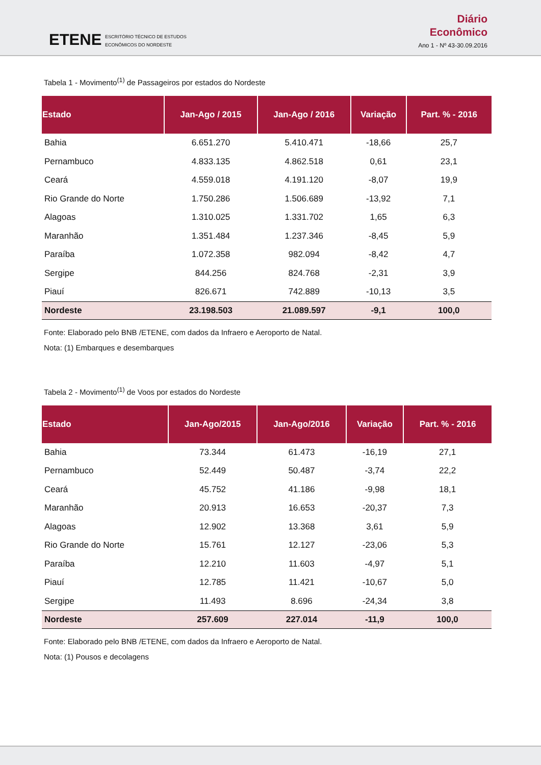ETENE
ESCRITÓRIO TÉCNICO DE ESTUDOS
ECONÔMICOS DO NORDESTE
Diário
Econômico
Ano 1 - Nº 43-30.09.2016
Tabela 1 - Movimento<sup>(1)</sup> de Passageiros por estados do Nordeste
| Estado | Jan-Ago / 2015 | Jan-Ago / 2016 | Variação | Part. % - 2016 |
| --- | --- | --- | --- | --- |
| Bahia | 6.651.270 | 5.410.471 | -18,66 | 25,7 |
| Pernambuco | 4.833.135 | 4.862.518 | 0,61 | 23,1 |
| Ceará | 4.559.018 | 4.191.120 | -8,07 | 19,9 |
| Rio Grande do Norte | 1.750.286 | 1.506.689 | -13,92 | 7,1 |
| Alagoas | 1.310.025 | 1.331.702 | 1,65 | 6,3 |
| Maranhão | 1.351.484 | 1.237.346 | -8,45 | 5,9 |
| Paraíba | 1.072.358 | 982.094 | -8,42 | 4,7 |
| Sergipe | 844.256 | 824.768 | -2,31 | 3,9 |
| Piauí | 826.671 | 742.889 | -10,13 | 3,5 |
| Nordeste | 23.198.503 | 21.089.597 | -9,1 | 100,0 |
Fonte: Elaborado pelo BNB /ETENE, com dados da Infraero e Aeroporto de Natal.
Nota: (1) Embarques e desembarques
Tabela 2 - Movimento<sup>(1)</sup> de Voos por estados do Nordeste
| Estado | Jan-Ago/2015 | Jan-Ago/2016 | Variação | Part. % - 2016 |
| --- | --- | --- | --- | --- |
| Bahia | 73.344 | 61.473 | -16,19 | 27,1 |
| Pernambuco | 52.449 | 50.487 | -3,74 | 22,2 |
| Ceará | 45.752 | 41.186 | -9,98 | 18,1 |
| Maranhão | 20.913 | 16.653 | -20,37 | 7,3 |
| Alagoas | 12.902 | 13.368 | 3,61 | 5,9 |
| Rio Grande do Norte | 15.761 | 12.127 | -23,06 | 5,3 |
| Paraíba | 12.210 | 11.603 | -4,97 | 5,1 |
| Piauí | 12.785 | 11.421 | -10,67 | 5,0 |
| Sergipe | 11.493 | 8.696 | -24,34 | 3,8 |
| Nordeste | 257.609 | 227.014 | -11,9 | 100,0 |
Fonte: Elaborado pelo BNB /ETENE, com dados da Infraero e Aeroporto de Natal.
Nota: (1) Pousos e decolagens